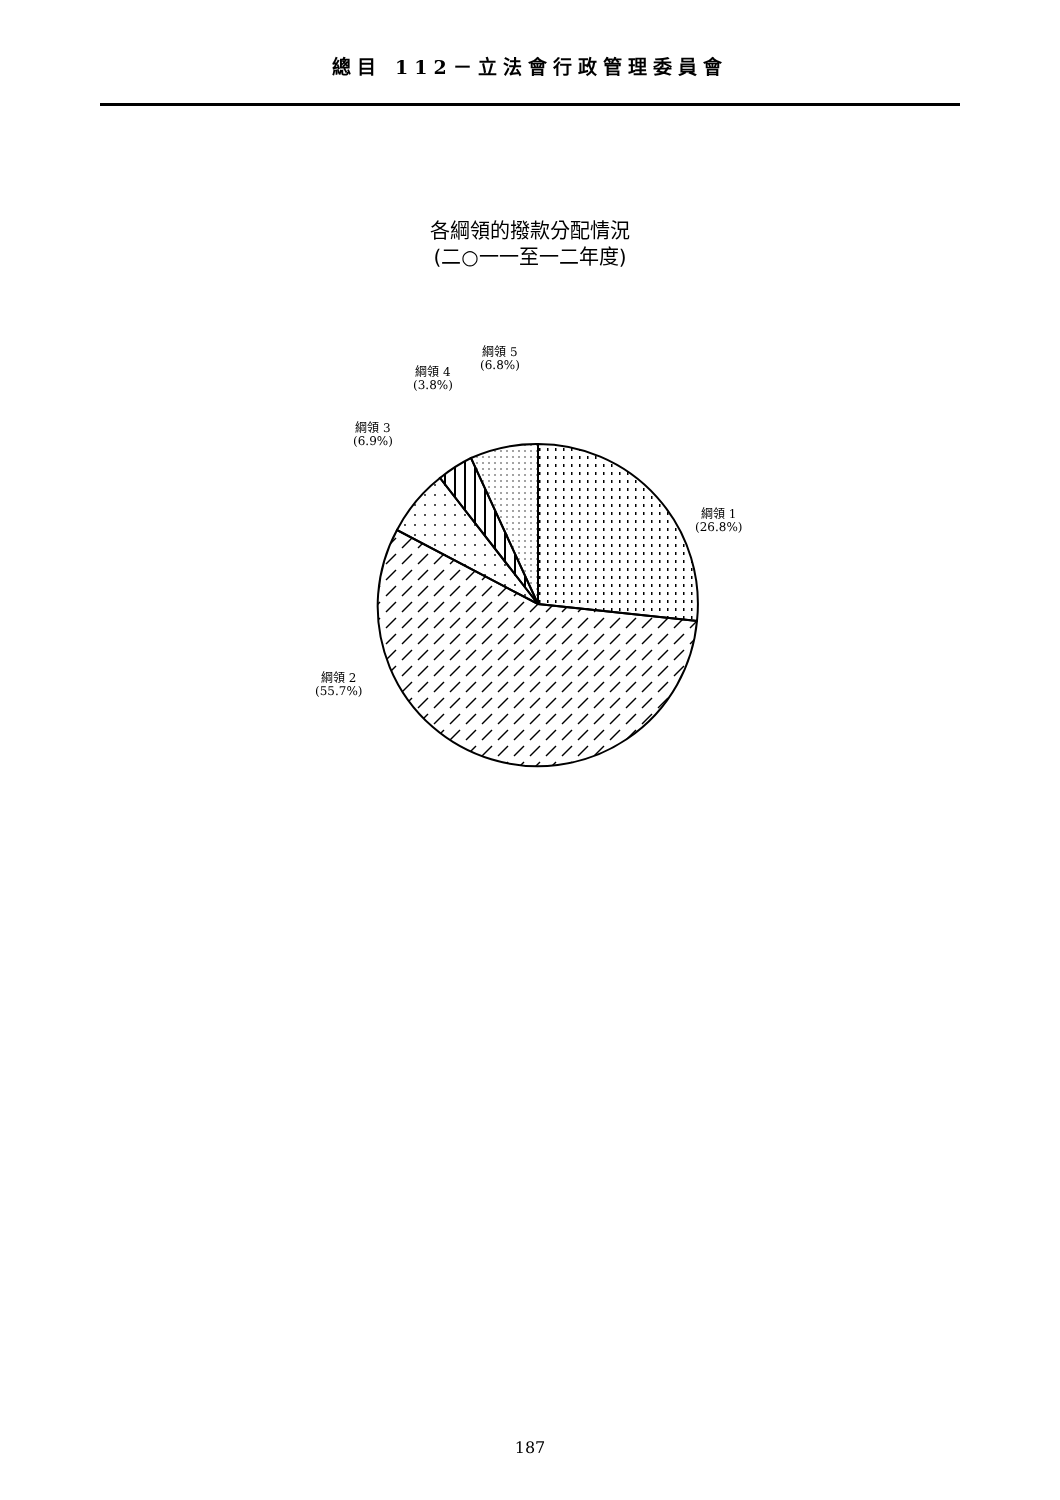總目 112－立法會行政管理委員會
各綱領的撥款分配情況
(二○一一至一二年度)
綱領 1
(26.8%)
綱領 2
(55.7%)
綱領 3
(6.9%)
綱領 4
(3.8%)
綱領 5
(6.8%)
187